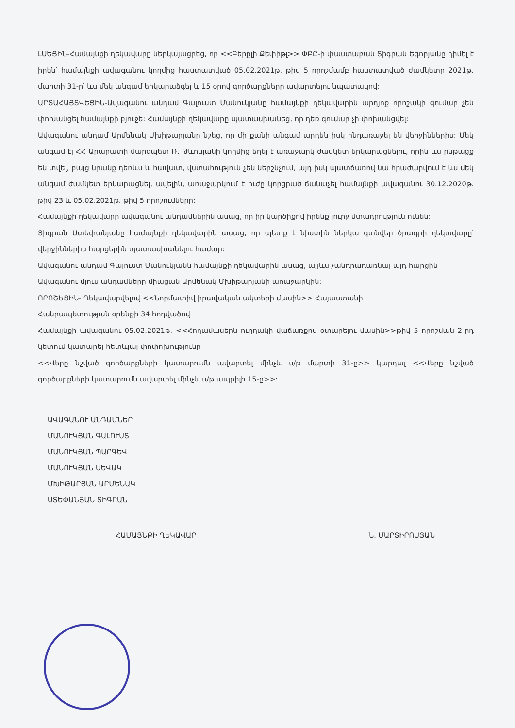ԼՍԵՑԻՆ-Համայնքի ղեկավարը ներկայացրեց, որ <<Բերքլի Քեփիթլ>> ՓԲԸ-ի փաստաբան Տիգրան Եգորյանը դիմել է իրեն՝ համայնքի ավագանու կողմից հաստատված 05.02.2021թ. թիվ 5 որոշմամբ հաստատված ժամկետը 2021թ. մարտի 31-ը՝ ևս մեկ անգամ երկարաձգել և 15 օրով գործարքները ավարտելու նպատակով:
ԱՐՏԱՀԱՅՏՎԵՑԻՆ-Ավագանու անդամ Գալուստ Մանուկյանը համայնքի ղեկավարին արդյոք որոշակի գումար չեն փոխանցել համայնքի բյուջե: Համայնքի ղեկավարը պատասխանեց, որ դեռ գումար չի փոխանցվել:
Ավագանու անդամ Արմենակ Մխիթարյանը նշեց, որ մի քանի անգամ արդեն իսկ ընդառաջել են վերջիններիս: Մեկ անգամ էլ ՀՀ Արարատի մարզպետ Ռ. Թևոսյանի կողմից եղել է առաջարկ ժամկետ երկարացնելու, որին ևս ընթացք են տվել, բայց նրանք դեռևս և հավատ, վստահություն չեն ներշնչում, այդ իսկ պատճառով նա հրաժարվում է ևս մեկ անգամ ժամկետ երկարացնել, ավելին, առաջարկում է ուժը կորցրած ճանաչել համայնքի ավագանու 30.12.2020թ. թիվ 23 և 05.02.2021թ. թիվ 5 որոշումները:
Համայնքի ղեկավարը ավագանու անդամներին ասաց, որ իր կարծիքով իրենք լուրջ մտադրություն ունեն:
Տիգրան Ստեփանյանը համայնքի ղեկավարին ասաց, որ պետք է նիստին ներկա գտնվեր ծրագրի ղեկավարը՝ վերջիններիս հարցերին պատասխանելու համար:
Ավագանու անդամ Գալուստ Մանուկյանն համայնքի ղեկավարին ասաց, այլևս չանդրադառնալ այդ հարցին
Ավագանու մյուս անդամները միացան Արմենակ Մխիթարյանի առաջարկին:
ՈՐՈՇԵՑԻՆ- Ղեկավարվելով <<Նորմատիվ իրավական ակտերի մասին>> Հայաստանի
Հանրապետության օրենքի 34 հոդվածով
Համայնքի ավագանու 05.02.2021թ. <<Հողամասերն ուղղակի վաճառքով օտարելու մասին>>թիվ 5 որոշման 2-րդ կետում կատարել հետևյալ փոփոխությունը
<<Վերը նշված գործարքների կատարումն ավարտել մինչև ս/թ մարտի 31-ը>> կարդալ <<Վերը նշված գործարքների կատարումն ավարտել մինչև ս/թ ապրիլի 15-ը>>:
ԱՎԱԳԱՆՈՒ ԱՆԴԱՄՆԵՐ
ՄԱՆՈՒԿՅԱՆ ԳԱԼՈՒՍՏ
ՄԱՆՈՒԿՅԱՆ ՊԱՐԳԵՎ
ՄԱՆՈՒԿՅԱՆ ՍԵՎԱԿ
ՄԽԻԹԱՐՅԱՆ ԱՐՄԵՆԱԿ
ՍՏԵՓԱՆՅԱՆ ՏԻԳՐԱՆ
ՀԱՄԱՅՆՔԻ ՂԵԿԱՎԱՐ Ն. ՄԱՐՏԻՐՈՍՅԱՆ